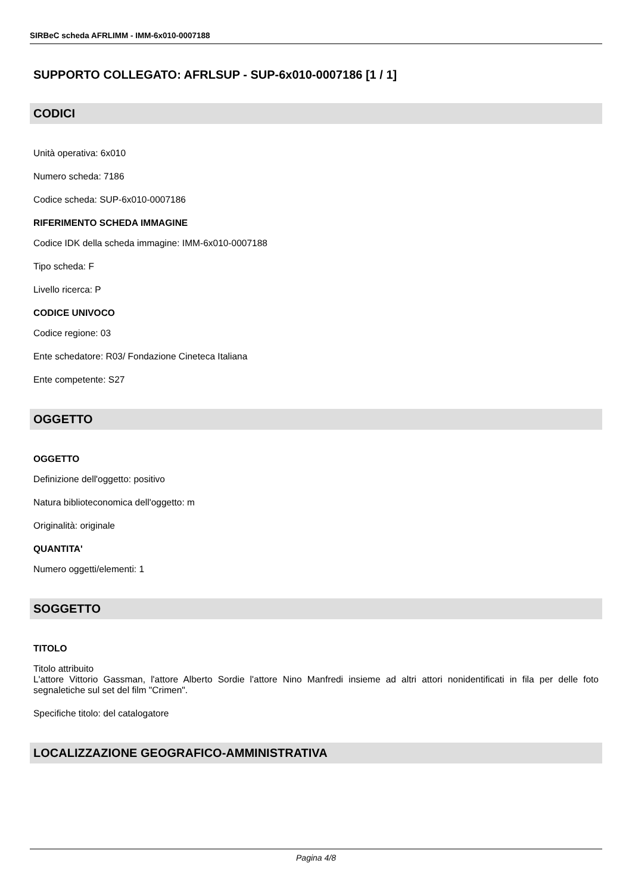SIRBeC scheda AFRLIMM - IMM-6x010-0007188
SUPPORTO COLLEGATO: AFRLSUP - SUP-6x010-0007186 [1 / 1]
CODICI
Unità operativa: 6x010
Numero scheda: 7186
Codice scheda: SUP-6x010-0007186
RIFERIMENTO SCHEDA IMMAGINE
Codice IDK della scheda immagine: IMM-6x010-0007188
Tipo scheda: F
Livello ricerca: P
CODICE UNIVOCO
Codice regione: 03
Ente schedatore: R03/ Fondazione Cineteca Italiana
Ente competente: S27
OGGETTO
OGGETTO
Definizione dell'oggetto: positivo
Natura biblioteconomica dell'oggetto: m
Originalità: originale
QUANTITA'
Numero oggetti/elementi: 1
SOGGETTO
TITOLO
Titolo attribuito
L'attore Vittorio Gassman, l'attore Alberto Sordie l'attore Nino Manfredi insieme ad altri attori nonidentificati in fila per delle foto segnaletiche sul set del film "Crimen".
Specifiche titolo: del catalogatore
LOCALIZZAZIONE GEOGRAFICO-AMMINISTRATIVA
Pagina 4/8